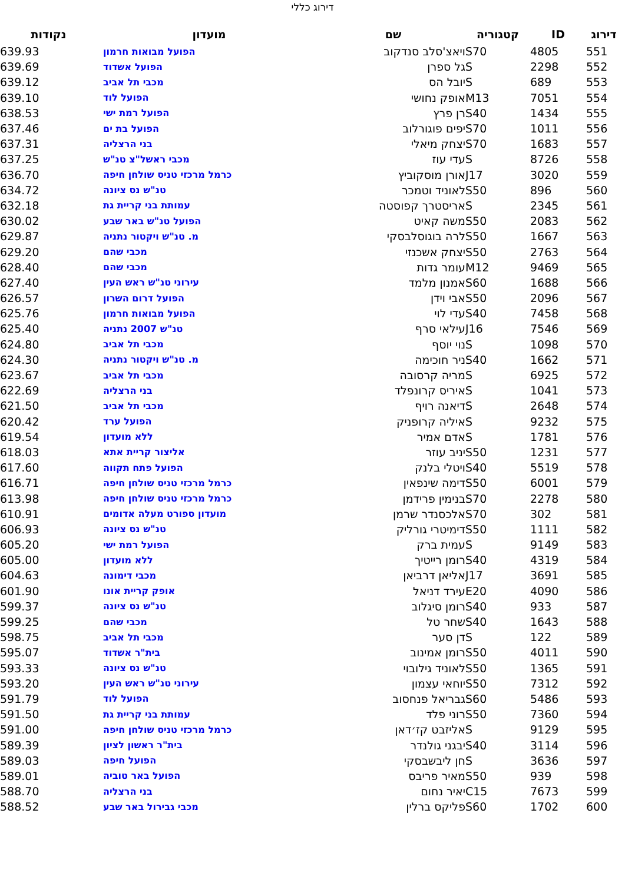דירוג כללי
| דירוג | ID | קטגוריה | שם | מועדון | נקודות |
| --- | --- | --- | --- | --- | --- |
| 551 | 4805 | S70 | ויאצ'סלב סנדקוב | הפועל מבואות חרמון | 639.93 |
| 552 | 2298 | S | גל ספרן | הפועל אשדוד | 639.69 |
| 553 | 689 | S | יובל הס | מכבי תל אביב | 639.12 |
| 554 | 7051 | M13 | אופק נחושי | הפועל לוד | 639.10 |
| 555 | 1434 | S40 | רן פרץ | הפועל רמת ישי | 638.53 |
| 556 | 1011 | S70 | יפים פוגורלוב | הפועל בת ים | 637.46 |
| 557 | 1683 | S70 | יצחק מיאלי | בני הרצליה | 637.31 |
| 558 | 8726 | S | עדי עוז | מכבי ראשל"צ טנ"ש | 637.25 |
| 559 | 3020 | J17 | אורן מוסקוביץ | כרמל מרכזי טניס שולחן חיפה | 636.70 |
| 560 | 896 | S50 | לאוניד וטמכר | טנ"ש נס ציונה | 634.72 |
| 561 | 2345 | S | אריסטרך קפוסטה | עמותת בני קריית גת | 632.18 |
| 562 | 2083 | S50 | משה קאיט | הפועל טנ"ש באר שבע | 630.02 |
| 563 | 1667 | S50 | לרה בוגוסלבסקי | מ. טנ"ש ויקטור נתניה | 629.87 |
| 564 | 2763 | S50 | יצחק אשכנזי | מכבי שהם | 629.20 |
| 565 | 9469 | M12 | עומר גדות | מכבי שהם | 628.40 |
| 566 | 1688 | S60 | אמנון מלמד | עירוני טנ"ש ראש העין | 627.40 |
| 567 | 2096 | S50 | אבי וידן | הפועל דרום השרון | 626.57 |
| 568 | 7458 | S40 | עדי לוי | הפועל מבואות חרמון | 625.76 |
| 569 | 7546 | J16 | עילאי סרף | טנ"ש 2007 נתניה | 625.40 |
| 570 | 1098 | S | נוי יוסף | מכבי תל אביב | 624.80 |
| 571 | 1662 | S40 | ניר חוכימה | מ. טנ"ש ויקטור נתניה | 624.30 |
| 572 | 6925 | S | מריה קרסובה | מכבי תל אביב | 623.67 |
| 573 | 1041 | S | איריס קרונפלד | בני הרצליה | 622.69 |
| 574 | 2648 | S | דיאנה רויף | מכבי תל אביב | 621.50 |
| 575 | 9232 | S | איליה קרופניק | הפועל ערד | 620.42 |
| 576 | 1781 | S | אדם אמיר | ללא מועדון | 619.54 |
| 577 | 1231 | S50 | יניב עוזר | אליצור קריית אתא | 618.03 |
| 578 | 5519 | S40 | ויטלי בלנק | הפועל פתח תקווה | 617.60 |
| 579 | 6001 | S50 | דימה שינפאין | כרמל מרכזי טניס שולחן חיפה | 616.71 |
| 580 | 2278 | S70 | בנימין פרידמן | כרמל מרכזי טניס שולחן חיפה | 613.98 |
| 581 | 302 | S70 | אלכסנדר שרמן | מועדון ספורט מעלה אדומים | 610.91 |
| 582 | 1111 | S50 | דימיטרי גורליק | טנ"ש נס ציונה | 606.93 |
| 583 | 9149 | S | עמית ברק | הפועל רמת ישי | 605.20 |
| 584 | 4319 | S40 | רומן רייטיך | ללא מועדון | 605.00 |
| 585 | 3691 | J17 | אליאן דרביאן | מכבי דימונה | 604.63 |
| 586 | 4090 | E20 | עירד דניאל | אופק קריית אונו | 601.90 |
| 587 | 933 | S40 | רומן סיגלוב | טנ"ש נס ציונה | 599.37 |
| 588 | 1643 | S40 | שחר טל | מכבי שהם | 599.25 |
| 589 | 122 | S | דן סער | מכבי תל אביב | 598.75 |
| 590 | 4011 | S50 | רומן אמינוב | בית"ר אשדוד | 595.07 |
| 591 | 1365 | S50 | לאוניד גילובוי | טנ"ש נס ציונה | 593.33 |
| 592 | 7312 | S50 | יוחאי עצמון | עירוני טנ"ש ראש העין | 593.20 |
| 593 | 5486 | S60 | גבריאל פנחסוב | הפועל לוד | 591.79 |
| 594 | 7360 | S50 | רוני פלד | עמותת בני קריית גת | 591.50 |
| 595 | 9129 | S | אליזבט קז׳דאן | כרמל מרכזי טניס שולחן חיפה | 591.00 |
| 596 | 3114 | S40 | יבגני גולנדר | בית"ר ראשון לציון | 589.39 |
| 597 | 3636 | S | חן ליבשבסקי | הפועל חיפה | 589.03 |
| 598 | 939 | S50 | מאיר פריבס | הפועל באר טוביה | 589.01 |
| 599 | 7673 | C15 | יאיר נחום | בני הרצליה | 588.70 |
| 600 | 1702 | S60 | פליקס ברלין | מכבי גבירול באר שבע | 588.52 |